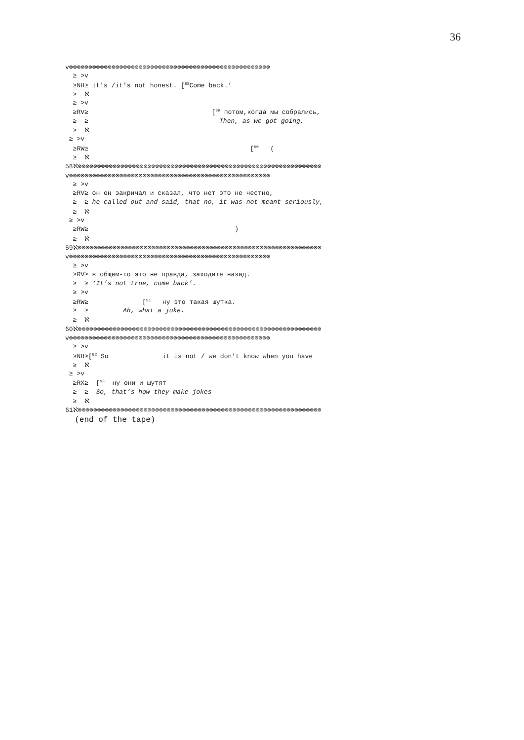36
v⊗⊗⊗⊗⊗⊗⊗⊗⊗⊗⊗⊗⊗⊗⊗⊗⊗⊗⊗⊗⊗⊗⊗⊗⊗⊗⊗⊗⊗⊗⊗⊗⊗⊗⊗⊗⊗⊗⊗⊗⊗⊗⊗⊗⊗⊗⊗⊗⊗⊗⊗⊗
≥ >v
≥NH≥ it's /it's not honest. [<sup>88</sup>Come back.’
≥ ℵ
≥ >v
≥RV≥ [<sup>89</sup> потом,когда мы собрались,
≥ ≥ Then, as we got going,
≥ ℵ
≥ >v
≥RW≥ [<sup>90</sup> (
≥ ℵ
58ℵ⊗⊗⊗⊗⊗⊗⊗⊗⊗⊗⊗⊗⊗⊗⊗⊗⊗⊗⊗⊗⊗⊗⊗⊗⊗⊗⊗⊗⊗⊗⊗⊗⊗⊗⊗⊗⊗⊗⊗⊗⊗⊗⊗⊗⊗⊗⊗⊗⊗⊗⊗⊗⊗⊗⊗⊗⊗⊗⊗⊗⊗⊗⊗
v⊗⊗⊗⊗⊗⊗⊗⊗⊗⊗⊗⊗⊗⊗⊗⊗⊗⊗⊗⊗⊗⊗⊗⊗⊗⊗⊗⊗⊗⊗⊗⊗⊗⊗⊗⊗⊗⊗⊗⊗⊗⊗⊗⊗⊗⊗⊗⊗⊗⊗⊗⊗
≥ >v
≥RV≥ он он закричал и сказал, что нет это не честно,
≥ ≥ he called out and said, that no, it was not meant seriously,
≥ ℵ
≥ >v
≥RW≥ )
≥ ℵ
59ℵ⊗⊗⊗⊗⊗⊗⊗⊗⊗⊗⊗⊗⊗⊗⊗⊗⊗⊗⊗⊗⊗⊗⊗⊗⊗⊗⊗⊗⊗⊗⊗⊗⊗⊗⊗⊗⊗⊗⊗⊗⊗⊗⊗⊗⊗⊗⊗⊗⊗⊗⊗⊗⊗⊗⊗⊗⊗⊗⊗⊗⊗⊗⊗
v⊗⊗⊗⊗⊗⊗⊗⊗⊗⊗⊗⊗⊗⊗⊗⊗⊗⊗⊗⊗⊗⊗⊗⊗⊗⊗⊗⊗⊗⊗⊗⊗⊗⊗⊗⊗⊗⊗⊗⊗⊗⊗⊗⊗⊗⊗⊗⊗⊗⊗⊗⊗
≥ >v
≥RV≥ в общем-то это не правда, заходите назад.
≥ ≥ ‘It’s not true, come back’.
≥ >v
≥RW≥ [<sup>91</sup> ну это такая шутка.
≥ ≥ Ah, what a joke.
≥ ℵ
60ℵ⊗⊗⊗⊗⊗⊗⊗⊗⊗⊗⊗⊗⊗⊗⊗⊗⊗⊗⊗⊗⊗⊗⊗⊗⊗⊗⊗⊗⊗⊗⊗⊗⊗⊗⊗⊗⊗⊗⊗⊗⊗⊗⊗⊗⊗⊗⊗⊗⊗⊗⊗⊗⊗⊗⊗⊗⊗⊗⊗⊗⊗⊗⊗
v⊗⊗⊗⊗⊗⊗⊗⊗⊗⊗⊗⊗⊗⊗⊗⊗⊗⊗⊗⊗⊗⊗⊗⊗⊗⊗⊗⊗⊗⊗⊗⊗⊗⊗⊗⊗⊗⊗⊗⊗⊗⊗⊗⊗⊗⊗⊗⊗⊗⊗⊗⊗
≥ >v
≥NH≥[<sup>92</sup> So it is not / we don't know when you have
≥ ℵ
≥ >v
≥RX≥ [<sup>93</sup> ну они и шутят
≥ ≥ So, that’s how they make jokes
≥ ℵ
61ℵ⊗⊗⊗⊗⊗⊗⊗⊗⊗⊗⊗⊗⊗⊗⊗⊗⊗⊗⊗⊗⊗⊗⊗⊗⊗⊗⊗⊗⊗⊗⊗⊗⊗⊗⊗⊗⊗⊗⊗⊗⊗⊗⊗⊗⊗⊗⊗⊗⊗⊗⊗⊗⊗⊗⊗⊗⊗⊗⊗⊗⊗⊗⊗
(end of the tape)